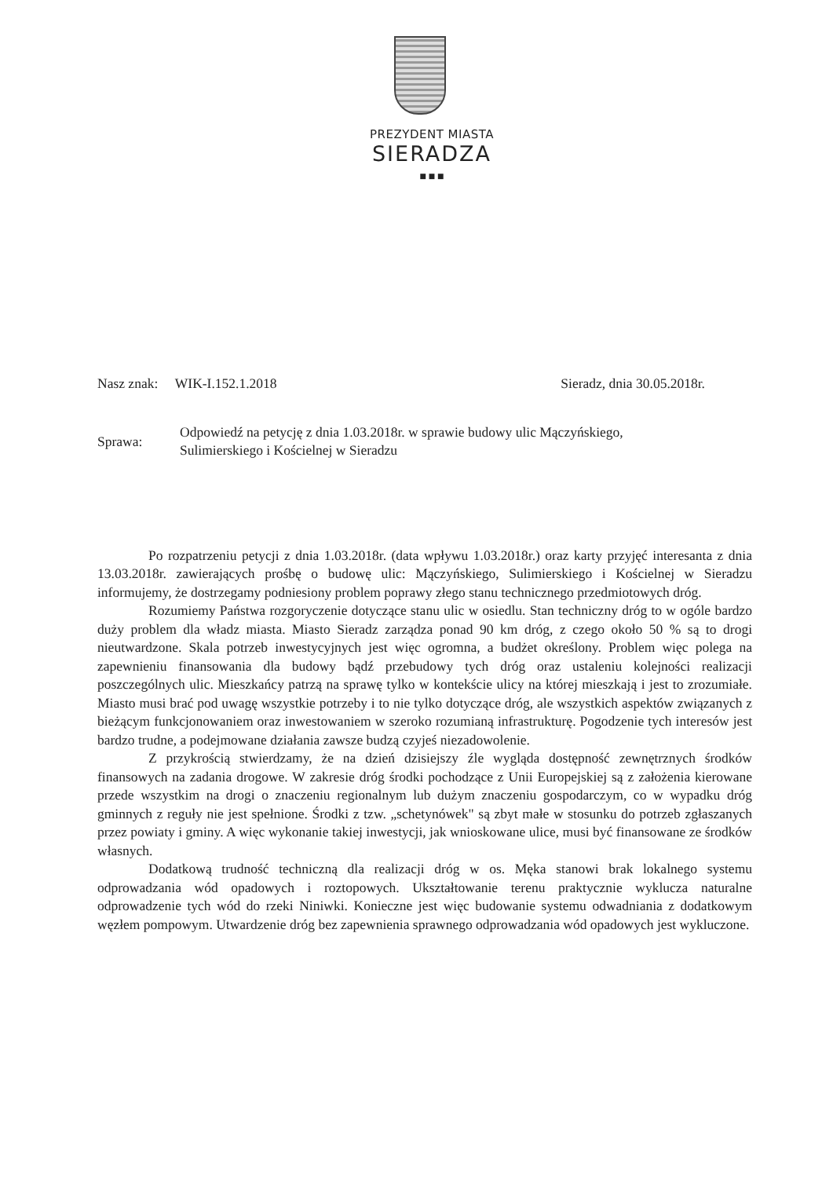PREZYDENT MIASTA
SIERADZA
■ ■ ■
Nasz znak: WIK-I.152.1.2018 Sieradz, dnia 30.05.2018r.
Sprawa:
Odpowiedź na petycję z dnia 1.03.2018r. w sprawie budowy ulic Mączyńskiego,
Sulimierskiego i Kościelnej w Sieradzu
Po rozpatrzeniu petycji z dnia 1.03.2018r. (data wpływu 1.03.2018r.) oraz karty przyjęć interesanta z dnia 13.03.2018r. zawierających prośbę o budowę ulic: Mączyńskiego, Sulimierskiego i Kościelnej w Sieradzu informujemy, że dostrzegamy podniesiony problem poprawy złego stanu technicznego przedmiotowych dróg.
Rozumiemy Państwa rozgoryczenie dotyczące stanu ulic w osiedlu. Stan techniczny dróg to w ogóle bardzo duży problem dla władz miasta. Miasto Sieradz zarządza ponad 90 km dróg, z czego około 50 % są to drogi nieutwardzone. Skala potrzeb inwestycyjnych jest więc ogromna, a budżet określony. Problem więc polega na zapewnieniu finansowania dla budowy bądź przebudowy tych dróg oraz ustaleniu kolejności realizacji poszczególnych ulic. Mieszkańcy patrzą na sprawę tylko w kontekście ulicy na której mieszkają i jest to zrozumiałe. Miasto musi brać pod uwagę wszystkie potrzeby i to nie tylko dotyczące dróg, ale wszystkich aspektów związanych z bieżącym funkcjonowaniem oraz inwestowaniem w szeroko rozumianą infrastrukturę. Pogodzenie tych interesów jest bardzo trudne, a podejmowane działania zawsze budzą czyjeś niezadowolenie.
Z przykrością stwierdzamy, że na dzień dzisiejszy źle wygląda dostępność zewnętrznych środków finansowych na zadania drogowe. W zakresie dróg środki pochodzące z Unii Europejskiej są z założenia kierowane przede wszystkim na drogi o znaczeniu regionalnym lub dużym znaczeniu gospodarczym, co w wypadku dróg gminnych z reguły nie jest spełnione. Środki z tzw. „schetynówek" są zbyt małe w stosunku do potrzeb zgłaszanych przez powiaty i gminy. A więc wykonanie takiej inwestycji, jak wnioskowane ulice, musi być finansowane ze środków własnych.
Dodatkową trudność techniczną dla realizacji dróg w os. Męka stanowi brak lokalnego systemu odprowadzania wód opadowych i roztopowych. Ukształtowanie terenu praktycznie wyklucza naturalne odprowadzenie tych wód do rzeki Niniwki. Konieczne jest więc budowanie systemu odwadniania z dodatkowym węzłem pompowym. Utwardzenie dróg bez zapewnienia sprawnego odprowadzania wód opadowych jest wykluczone.